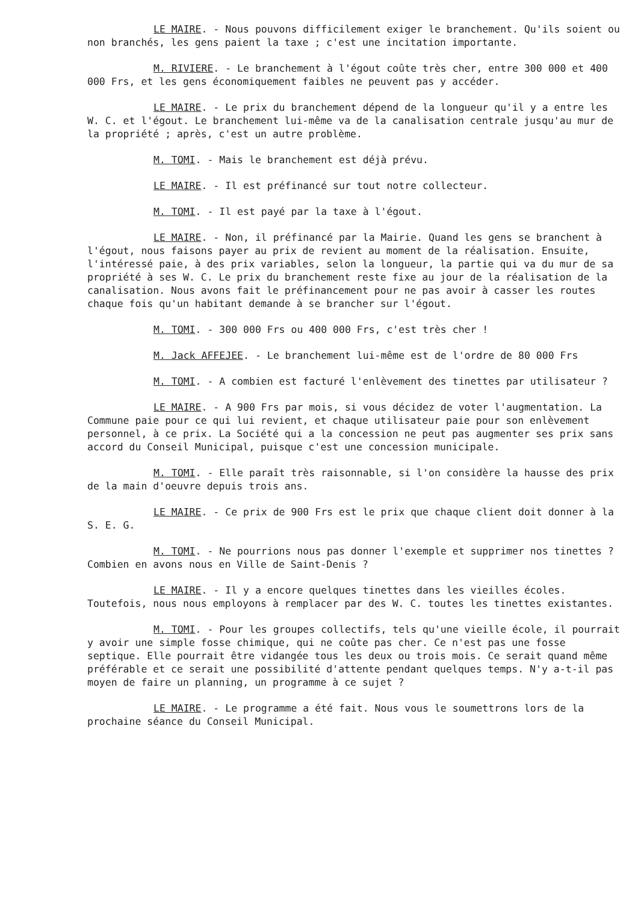LE MAIRE. - Nous pouvons difficilement exiger le branchement. Qu'ils soient ou non branchés, les gens paient la taxe ; c'est une incitation importante.
M. RIVIERE. - Le branchement à l'égout coûte très cher, entre 300 000 et 400 000 Frs, et les gens économiquement faibles ne peuvent pas y accéder.
LE MAIRE. - Le prix du branchement dépend de la longueur qu'il y a entre les W. C. et l'égout. Le branchement lui-même va de la canalisation centrale jusqu'au mur de la propriété ; après, c'est un autre problème.
M. TOMI. - Mais le branchement est déjà prévu.
LE MAIRE. - Il est préfinancé sur tout notre collecteur.
M. TOMI. - Il est payé par la taxe à l'égout.
LE MAIRE. - Non, il préfinancé par la Mairie. Quand les gens se branchent à l'égout, nous faisons payer au prix de revient au moment de la réalisation. Ensuite, l'intéressé paie, à des prix variables, selon la longueur, la partie qui va du mur de sa propriété à ses W. C. Le prix du branchement reste fixe au jour de la réalisation de la canalisation. Nous avons fait le préfinancement pour ne pas avoir à casser les routes chaque fois qu'un habitant demande à se brancher sur l'égout.
M. TOMI. - 300 000 Frs ou 400 000 Frs, c'est très cher !
M. Jack AFFEJEE. - Le branchement lui-même est de l'ordre de 80 000 Frs
M. TOMI. - A combien est facturé l'enlèvement des tinettes par utilisateur ?
LE MAIRE. - A 900 Frs par mois, si vous décidez de voter l'augmentation. La Commune paie pour ce qui lui revient, et chaque utilisateur paie pour son enlèvement personnel, à ce prix. La Société qui a la concession ne peut pas augmenter ses prix sans accord du Conseil Municipal, puisque c'est une concession municipale.
M. TOMI. - Elle paraît très raisonnable, si l'on considère la hausse des prix de la main d'oeuvre depuis trois ans.
LE MAIRE. - Ce prix de 900 Frs est le prix que chaque client doit donner à la S. E. G.
M. TOMI. - Ne pourrions nous pas donner l'exemple et supprimer nos tinettes ? Combien en avons nous en Ville de Saint-Denis ?
LE MAIRE. - Il y a encore quelques tinettes dans les vieilles écoles. Toutefois, nous nous employons à remplacer par des W. C. toutes les tinettes existantes.
M. TOMI. - Pour les groupes collectifs, tels qu'une vieille école, il pourrait y avoir une simple fosse chimique, qui ne coûte pas cher. Ce n'est pas une fosse septique. Elle pourrait être vidangée tous les deux ou trois mois. Ce serait quand même préférable et ce serait une possibilité d'attente pendant quelques temps. N'y a-t-il pas moyen de faire un planning, un programme à ce sujet ?
LE MAIRE. - Le programme a été fait. Nous vous le soumettrons lors de la prochaine séance du Conseil Municipal.